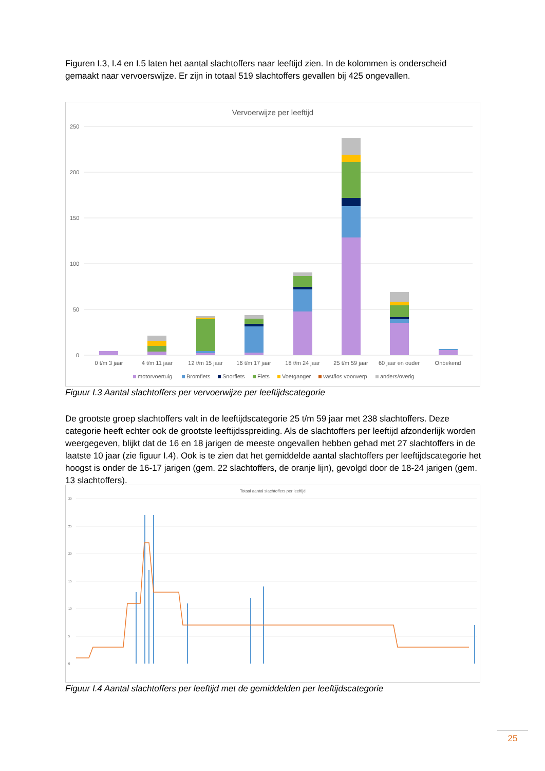Figuren I.3, I.4 en I.5 laten het aantal slachtoffers naar leeftijd zien. In de kolommen is onderscheid gemaakt naar vervoerswijze. Er zijn in totaal 519 slachtoffers gevallen bij 425 ongevallen.
Vervoerwijze per leeftijd
250
200
150
100
50
0
0 t/m 3 jaar
4 t/m 11 jaar
12 t/m 15 jaar
16 t/m 17 jaar
18 t/m 24 jaar
25 t/m 59 jaar
60 jaar en ouder
Onbekend
motorvoertuig
Bromfiets
Snorfiets
Fiets
Voetganger
vast/los voorwerp
anders/overig
Figuur I.3 Aantal slachtoffers per vervoerwijze per leeftijdscategorie
De grootste groep slachtoffers valt in de leeftijdscategorie 25 t/m 59 jaar met 238 slachtoffers. Deze categorie heeft echter ook de grootste leeftijdsspreiding. Als de slachtoffers per leeftijd afzonderlijk worden weergegeven, blijkt dat de 16 en 18 jarigen de meeste ongevallen hebben gehad met 27 slachtoffers in de laatste 10 jaar (zie figuur I.4). Ook is te zien dat het gemiddelde aantal slachtoffers per leeftijdscategorie het hoogst is onder de 16-17 jarigen (gem. 22 slachtoffers, de oranje lijn), gevolgd door de 18-24 jarigen (gem. 13 slachtoffers).
Totaal aantal slachtoffers per leeftijd
30
25
20
15
10
5
0
Figuur I.4 Aantal slachtoffers per leeftijd met de gemiddelden per leeftijdscategorie
25